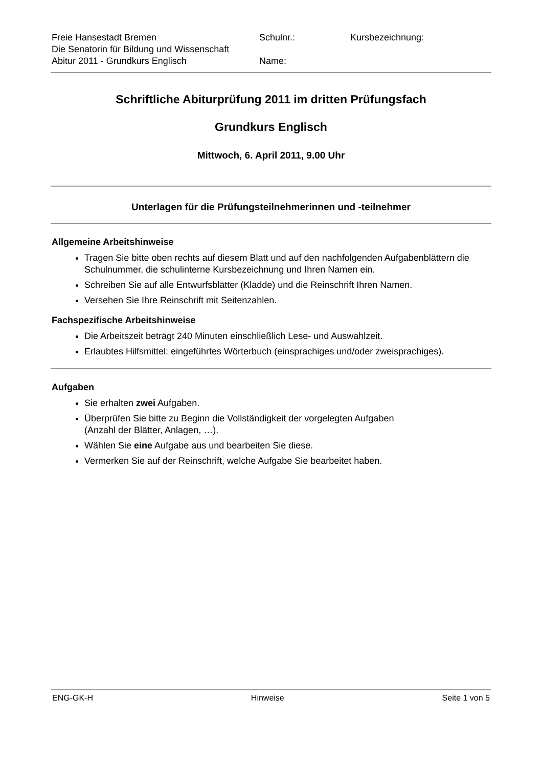| Freie Hansestadt Bremen Die Senatorin für Bildung und Wissenschaft Abitur 2011 - Grundkurs Englisch | Schulnr.: Name: | Kursbezeichnung: |
Schriftliche Abiturprüfung 2011 im dritten Prüfungsfach
Grundkurs Englisch
Mittwoch, 6. April 2011, 9.00 Uhr
Unterlagen für die Prüfungsteilnehmerinnen und -teilnehmer
Allgemeine Arbeitshinweise
Tragen Sie bitte oben rechts auf diesem Blatt und auf den nachfolgenden Aufgabenblättern die Schulnummer, die schulinterne Kursbezeichnung und Ihren Namen ein.
Schreiben Sie auf alle Entwurfsblätter (Kladde) und die Reinschrift Ihren Namen.
Versehen Sie Ihre Reinschrift mit Seitenzahlen.
Fachspezifische Arbeitshinweise
Die Arbeitszeit beträgt 240 Minuten einschließlich Lese- und Auswahlzeit.
Erlaubtes Hilfsmittel: eingeführtes Wörterbuch (einsprachiges und/oder zweisprachiges).
Aufgaben
Sie erhalten zwei Aufgaben.
Überprüfen Sie bitte zu Beginn die Vollständigkeit der vorgelegten Aufgaben
(Anzahl der Blätter, Anlagen, …).
Wählen Sie eine Aufgabe aus und bearbeiten Sie diese.
Vermerken Sie auf der Reinschrift, welche Aufgabe Sie bearbeitet haben.
ENG-GK-H Hinweise Seite 1 von 5